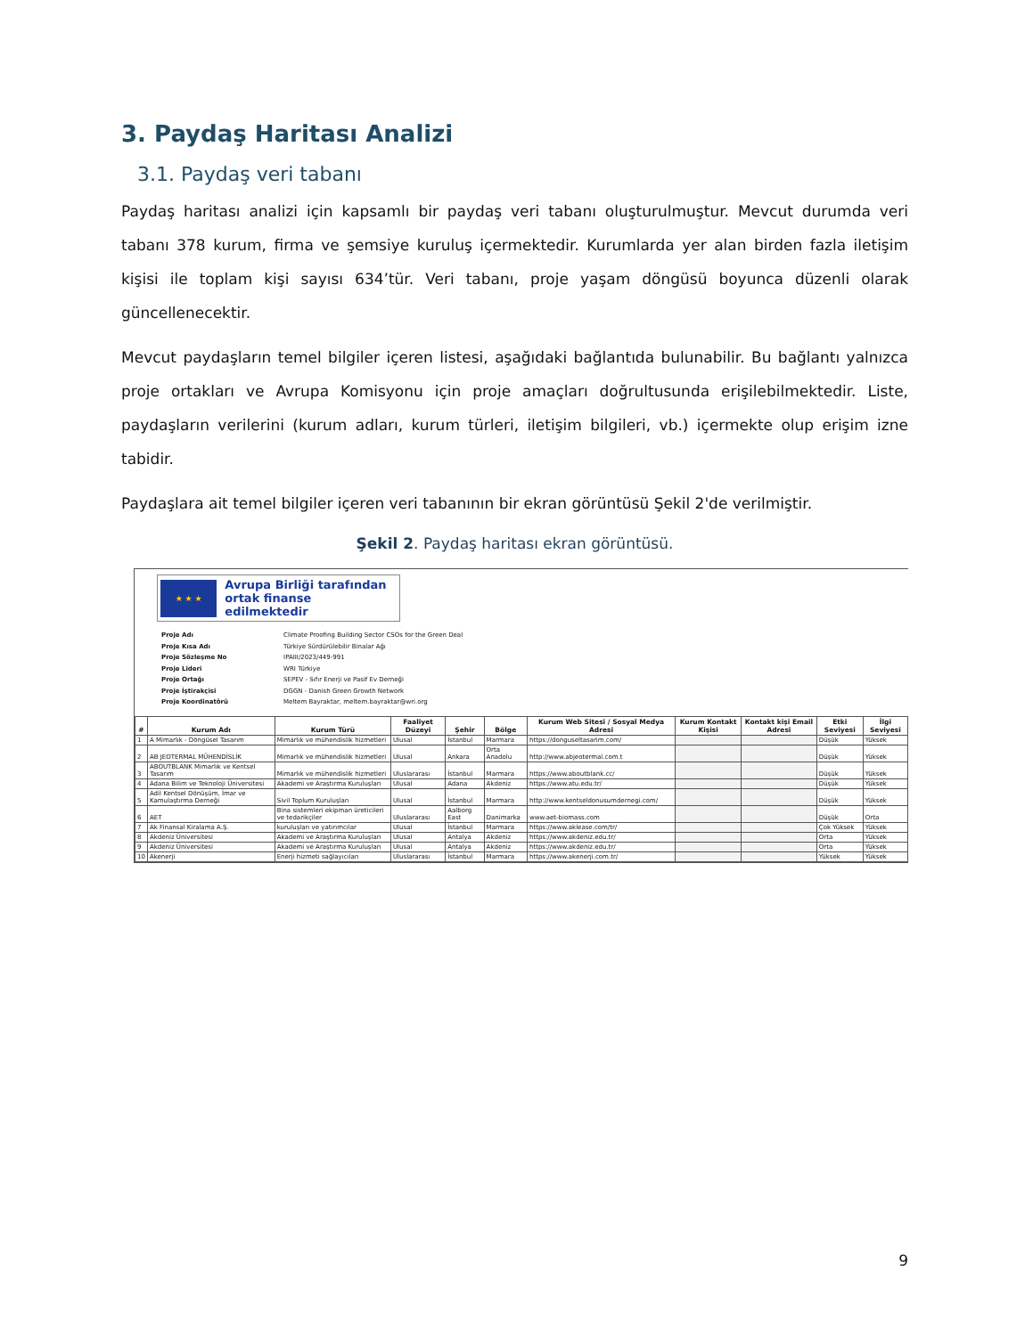3. Paydaş Haritası Analizi
3.1. Paydaş veri tabanı
Paydaş haritası analizi için kapsamlı bir paydaş veri tabanı oluşturulmuştur. Mevcut durumda veri tabanı 378 kurum, firma ve şemsiye kuruluş içermektedir. Kurumlarda yer alan birden fazla iletişim kişisi ile toplam kişi sayısı 634’tür. Veri tabanı, proje yaşam döngüsü boyunca düzenli olarak güncellenecektir.
Mevcut paydaşların temel bilgiler içeren listesi, aşağıdaki bağlantıda bulunabilir. Bu bağlantı yalnızca proje ortakları ve Avrupa Komisyonu için proje amaçları doğrultusunda erişilebilmektedir. Liste, paydaşların verilerini (kurum adları, kurum türleri, iletişim bilgileri, vb.) içermekte olup erişim izne tabidir.
Paydaşlara ait temel bilgiler içeren veri tabanının bir ekran görüntüsü Şekil 2'de verilmiştir.
Şekil 2. Paydaş haritası ekran görüntüsü.
★ ★ ★
Avrupa Birliği tarafından
ortak finanse edilmektedir
| Proje Adı | Climate Proofing Building Sector CSOs for the Green Deal |
| Proje Kısa Adı | Türkiye Sürdürülebilir Binalar Ağı |
| Proje Sözleşme No | IPAIII/2023/449-991 |
| Proje Lideri | WRI Türkiye |
| Proje Ortağı | SEPEV - Sıfır Enerji ve Pasif Ev Derneği |
| Proje İştirakçisi | DGGN - Danish Green Growth Network |
| Proje Koordinatörü | Meltem Bayraktar, meltem.bayraktar@wri.org |
| # | Kurum Adı | Kurum Türü | Faaliyet Düzeyi | Şehir | Bölge | Kurum Web Sitesi / Sosyal Medya Adresi | Kurum Kontakt Kişisi | Kontakt kişi Email Adresi | Etki Seviyesi | İlgi Seviyesi |
| --- | --- | --- | --- | --- | --- | --- | --- | --- | --- | --- |
| 1 | A Mimarlık - Döngüsel Tasarım | Mimarlık ve mühendislik hizmetleri | Ulusal | İstanbul | Marmara | https://donguseltasarim.com/ | | | Düşük | Yüksek |
| 2 | AB JEOTERMAL MÜHENDİSLİK | Mimarlık ve mühendislik hizmetleri | Ulusal | Ankara | Orta Anadolu | http://www.abjeotermal.com.t | | | Düşük | Yüksek |
| 3 | ABOUTBLANK Mimarlık ve Kentsel Tasarım | Mimarlık ve mühendislik hizmetleri | Uluslararası | İstanbul | Marmara | https://www.aboutblank.cc/ | | | Düşük | Yüksek |
| 4 | Adana Bilim ve Teknoloji Üniversitesi | Akademi ve Araştırma Kuruluşları | Ulusal | Adana | Akdeniz | https://www.atu.edu.tr/ | | | Düşük | Yüksek |
| 5 | Adil Kentsel Dönüşüm, İmar ve Kamulaştırma Derneği | Sivil Toplum Kuruluşları | Ulusal | İstanbul | Marmara | http://www.kentseldonusumdernegi.com/ | | | Düşük | Yüksek |
| 6 | AET | Bina sistemleri ekipman üreticileri ve tedarikçiler | Uluslararası | Aalborg East | Danimarka | www.aet-biomass.com | | | Düşük | Orta |
| 7 | Ak Finansal Kiralama A.Ş. | kuruluşları ve yatırımcılar | Ulusal | İstanbul | Marmara | https://www.aklease.com/tr/ | | | Çok Yüksek | Yüksek |
| 8 | Akdeniz Üniversitesi | Akademi ve Araştırma Kuruluşları | Ulusal | Antalya | Akdeniz | https://www.akdeniz.edu.tr/ | | | Orta | Yüksek |
| 9 | Akdeniz Üniversitesi | Akademi ve Araştırma Kuruluşları | Ulusal | Antalya | Akdeniz | https://www.akdeniz.edu.tr/ | | | Orta | Yüksek |
| 10 | Akenerji | Enerji hizmeti sağlayıcıları | Uluslararası | İstanbul | Marmara | https://www.akenerji.com.tr/ | | | Yüksek | Yüksek |
9